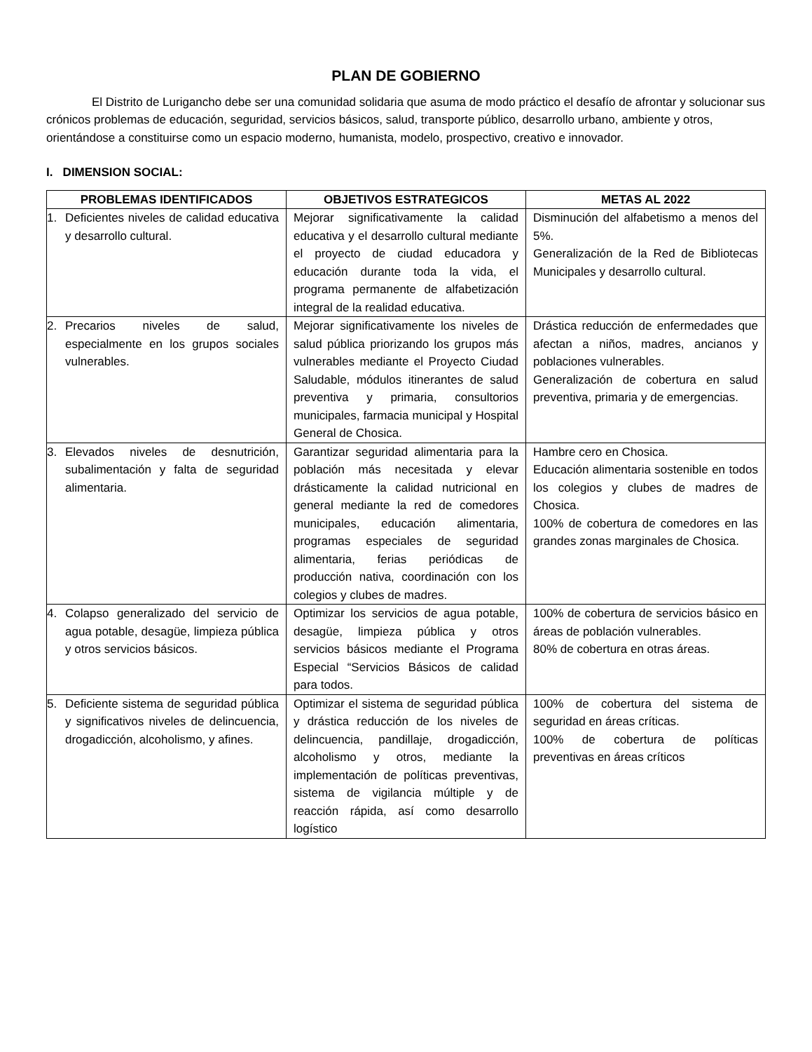PLAN DE GOBIERNO
El Distrito de Lurigancho debe ser una comunidad solidaria que asuma de modo práctico el desafío de afrontar y solucionar sus crónicos problemas de educación, seguridad, servicios básicos, salud, transporte público, desarrollo urbano, ambiente y otros, orientándose a constituirse como un espacio moderno, humanista, modelo, prospectivo, creativo e innovador.
I. DIMENSION SOCIAL:
| PROBLEMAS IDENTIFICADOS | OBJETIVOS ESTRATEGICOS | METAS AL 2022 |
| --- | --- | --- |
| 1. Deficientes niveles de calidad educativa y desarrollo cultural. | Mejorar significativamente la calidad educativa y el desarrollo cultural mediante el proyecto de ciudad educadora y educación durante toda la vida, el programa permanente de alfabetización integral de la realidad educativa. | Disminución del alfabetismo a menos del 5%. Generalización de la Red de Bibliotecas Municipales y desarrollo cultural. |
| 2. Precarios niveles de salud, especialmente en los grupos sociales vulnerables. | Mejorar significativamente los niveles de salud pública priorizando los grupos más vulnerables mediante el Proyecto Ciudad Saludable, módulos itinerantes de salud preventiva y primaria, consultorios municipales, farmacia municipal y Hospital General de Chosica. | Drástica reducción de enfermedades que afectan a niños, madres, ancianos y poblaciones vulnerables. Generalización de cobertura en salud preventiva, primaria y de emergencias. |
| 3. Elevados niveles de desnutrición, subalimentación y falta de seguridad alimentaria. | Garantizar seguridad alimentaria para la población más necesitada y elevar drásticamente la calidad nutricional en general mediante la red de comedores municipales, educación alimentaria, programas especiales de seguridad alimentaria, ferias periódicas de producción nativa, coordinación con los colegios y clubes de madres. | Hambre cero en Chosica. Educación alimentaria sostenible en todos los colegios y clubes de madres de Chosica. 100% de cobertura de comedores en las grandes zonas marginales de Chosica. |
| 4. Colapso generalizado del servicio de agua potable, desagüe, limpieza pública y otros servicios básicos. | Optimizar los servicios de agua potable, desagüe, limpieza pública y otros servicios básicos mediante el Programa Especial “Servicios Básicos de calidad para todos. | 100% de cobertura de servicios básico en áreas de población vulnerables. 80% de cobertura en otras áreas. |
| 5. Deficiente sistema de seguridad pública y significativos niveles de delincuencia, drogadicción, alcoholismo, y afines. | Optimizar el sistema de seguridad pública y drástica reducción de los niveles de delincuencia, pandillaje, drogadicción, alcoholismo y otros, mediante la implementación de políticas preventivas, sistema de vigilancia múltiple y de reacción rápida, así como desarrollo logístico | 100% de cobertura del sistema de seguridad en áreas críticas. 100% de cobertura de políticas preventivas en áreas críticos |